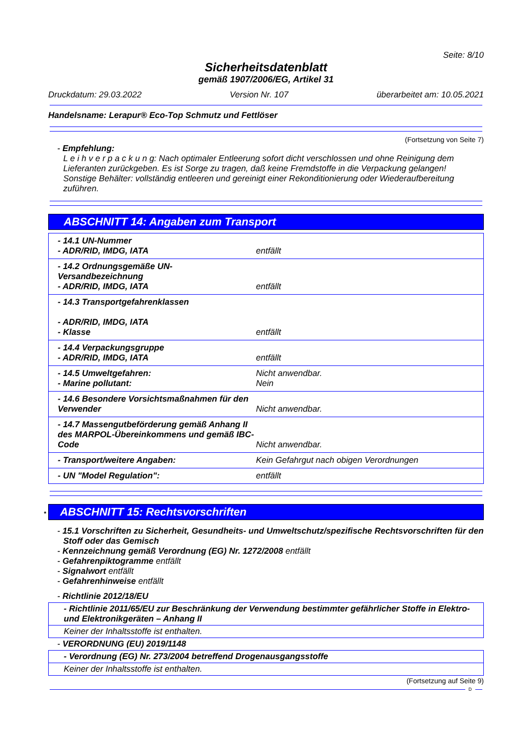Seite: 8/10
Sicherheitsdatenblatt
gemäß 1907/2006/EG, Artikel 31
Druckdatum: 29.03.2022 Version Nr. 107 überarbeitet am: 10.05.2021
Handelsname: Lerapur® Eco-Top Schmutz und Fettlöser
(Fortsetzung von Seite 7)
- Empfehlung:
L e i h v e r p a c k u n g: Nach optimaler Entleerung sofort dicht verschlossen und ohne Reinigung dem Lieferanten zurückgeben. Es ist Sorge zu tragen, daß keine Fremdstoffe in die Verpackung gelangen!
Sonstige Behälter: vollständig entleeren und gereinigt einer Rekonditionierung oder Wiederaufbereitung zuführen.
ABSCHNITT 14: Angaben zum Transport
| - 14.1 UN-Nummer - ADR/RID, IMDG, IATA | entfällt |
| - 14.2 Ordnungsgemäße UN-Versandbezeichnung - ADR/RID, IMDG, IATA | entfällt |
| - 14.3 Transportgefahrenklassen - ADR/RID, IMDG, IATA - Klasse | entfällt |
| - 14.4 Verpackungsgruppe - ADR/RID, IMDG, IATA | entfällt |
| - 14.5 Umweltgefahren: - Marine pollutant: | Nicht anwendbar. Nein |
| - 14.6 Besondere Vorsichtsmaßnahmen für den Verwender | Nicht anwendbar. |
| - 14.7 Massengutbeförderung gemäß Anhang II des MARPOL-Übereinkommens und gemäß IBC-Code | Nicht anwendbar. |
| - Transport/weitere Angaben: | Kein Gefahrgut nach obigen Verordnungen |
| - UN "Model Regulation": | entfällt |
* ABSCHNITT 15: Rechtsvorschriften
- 15.1 Vorschriften zu Sicherheit, Gesundheits- und Umweltschutz/spezifische Rechtsvorschriften für den Stoff oder das Gemisch
- Kennzeichnung gemäß Verordnung (EG) Nr. 1272/2008 entfällt
- Gefahrenpiktogramme entfällt
- Signalwort entfällt
- Gefahrenhinweise entfällt
- Richtlinie 2012/18/EU
- Richtlinie 2011/65/EU zur Beschränkung der Verwendung bestimmter gefährlicher Stoffe in Elektro- und Elektronikgeräten – Anhang II
Keiner der Inhaltsstoffe ist enthalten.
- VERORDNUNG (EU) 2019/1148
- Verordnung (EG) Nr. 273/2004 betreffend Drogenausgangsstoffe
Keiner der Inhaltsstoffe ist enthalten.
(Fortsetzung auf Seite 9)
D